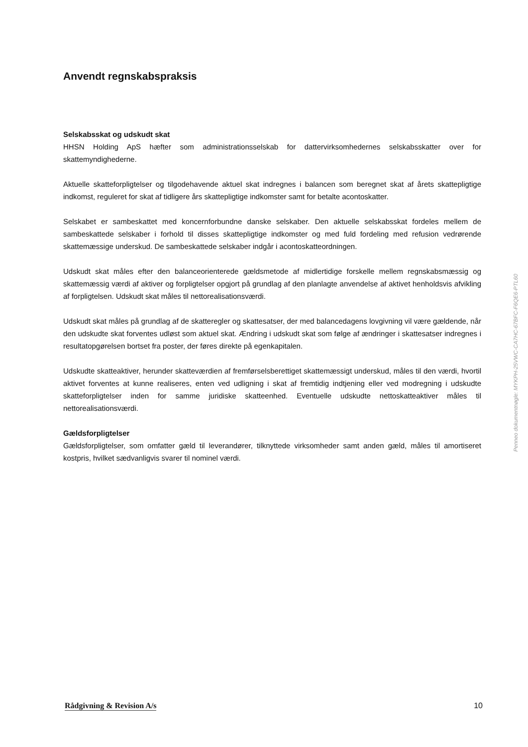Anvendt regnskabspraksis
Selskabsskat og udskudt skat
HHSN Holding ApS hæfter som administrationsselskab for dattervirksomhedernes selskabsskatter over for skattemyndighederne.
Aktuelle skatteforpligtelser og tilgodehavende aktuel skat indregnes i balancen som beregnet skat af årets skattepligtige indkomst, reguleret for skat af tidligere års skattepligtige indkomster samt for betalte acontoskatter.
Selskabet er sambeskattet med koncernforbundne danske selskaber. Den aktuelle selskabsskat fordeles mellem de sambeskattede selskaber i forhold til disses skattepligtige indkomster og med fuld fordeling med refusion vedrørende skattemæssige underskud. De sambeskattede selskaber indgår i acontoskatteordningen.
Udskudt skat måles efter den balanceorienterede gældsmetode af midlertidige forskelle mellem regnskabsmæssig og skattemæssig værdi af aktiver og forpligtelser opgjort på grundlag af den planlagte anvendelse af aktivet henholdsvis afvikling af forpligtelsen. Udskudt skat måles til nettorealisationsværdi.
Udskudt skat måles på grundlag af de skatteregler og skattesatser, der med balancedagens lovgivning vil være gældende, når den udskudte skat forventes udløst som aktuel skat. Ændring i udskudt skat som følge af ændringer i skattesatser indregnes i resultatopgørelsen bortset fra poster, der føres direkte på egenkapitalen.
Udskudte skatteaktiver, herunder skatteværdien af fremførselsberettiget skattemæssigt underskud, måles til den værdi, hvortil aktivet forventes at kunne realiseres, enten ved udligning i skat af fremtidig indtjening eller ved modregning i udskudte skatteforpligtelser inden for samme juridiske skatteenhed. Eventuelle udskudte nettoskatteaktiver måles til nettorealisationsværdi.
Gældsforpligtelser
Gældsforpligtelser, som omfatter gæld til leverandører, tilknyttede virksomheder samt anden gæld, måles til amortiseret kostpris, hvilket sædvanligvis svarer til nominel værdi.
Penneo dokumentnøgle: MYKPH-25VWC-CA7HC-67BFC-F6QE6-PTL60
Rådgivning & Revision A/s 10